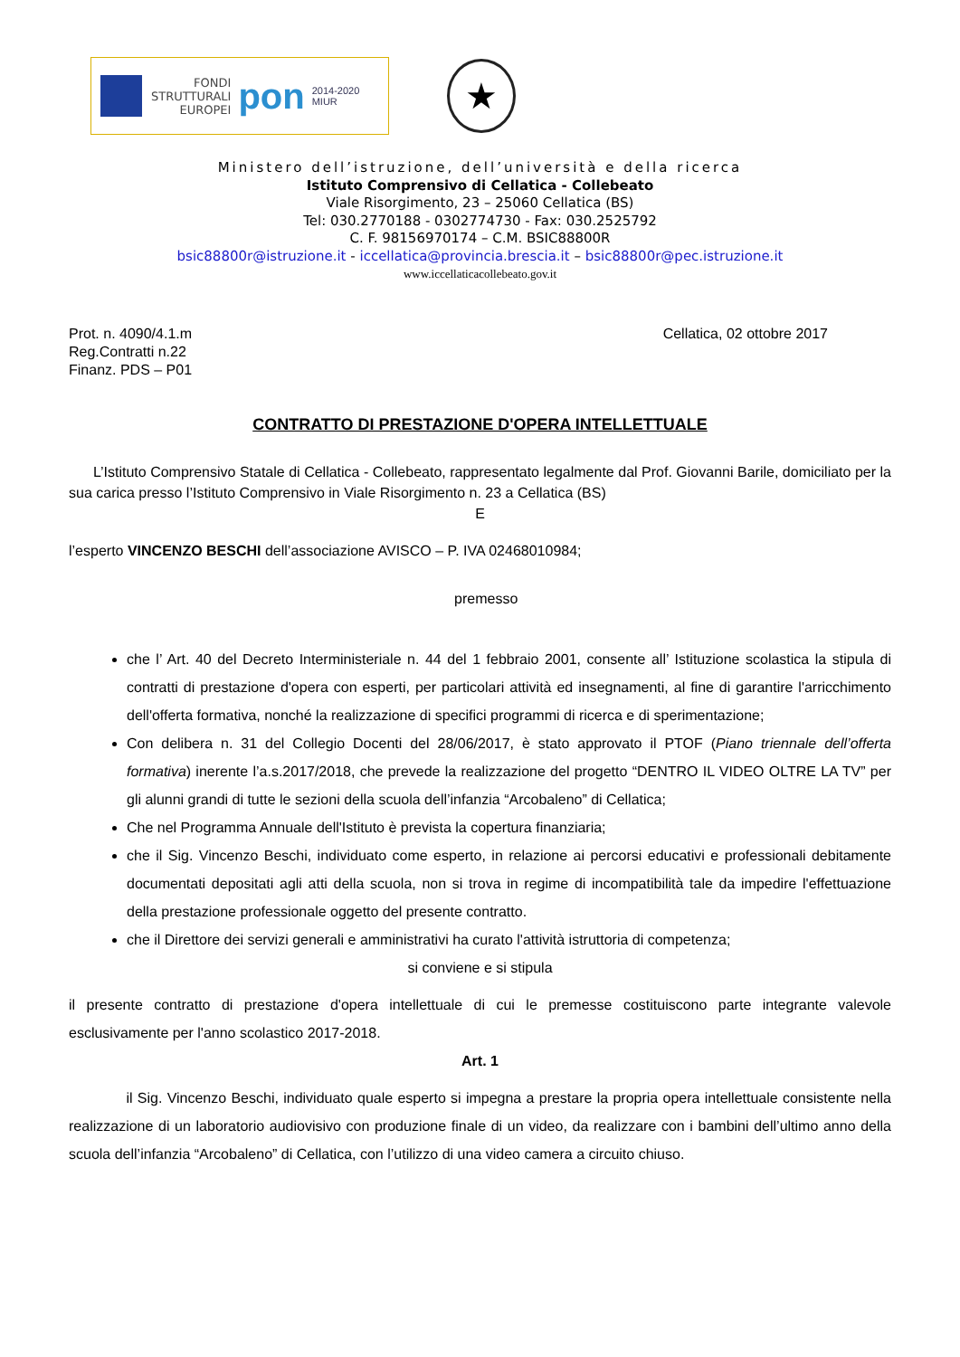FONDI
STRUTTURALI
EUROPEI
pon
2014-2020
MIUR
★
Ministero dell’istruzione, dell’università e della ricerca
Istituto Comprensivo di Cellatica - Collebeato
Viale Risorgimento, 23 – 25060 Cellatica (BS)
Tel: 030.2770188 - 0302774730 - Fax: 030.2525792
C. F. 98156970174 – C.M. BSIC88800R
bsic88800r@istruzione.it - iccellatica@provincia.brescia.it – bsic88800r@pec.istruzione.it
www.iccellaticacollebeato.gov.it
Prot. n. 4090/4.1.m
Reg.Contratti n.22
Finanz. PDS – P01
Cellatica, 02 ottobre 2017
CONTRATTO DI PRESTAZIONE D'OPERA INTELLETTUALE
L’Istituto Comprensivo Statale di Cellatica - Collebeato, rappresentato legalmente dal Prof. Giovanni Barile, domiciliato per la sua carica presso l’Istituto Comprensivo in Viale Risorgimento n. 23 a Cellatica (BS)
E
l’esperto VINCENZO BESCHI dell’associazione AVISCO – P. IVA 02468010984;
premesso
che l’ Art. 40 del Decreto Interministeriale n. 44 del 1 febbraio 2001, consente all’ Istituzione scolastica la stipula di contratti di prestazione d'opera con esperti, per particolari attività ed insegnamenti, al fine di garantire l'arricchimento dell'offerta formativa, nonché la realizzazione di specifici programmi di ricerca e di sperimentazione;
Con delibera n. 31 del Collegio Docenti del 28/06/2017, è stato approvato il PTOF (Piano triennale dell’offerta formativa) inerente l’a.s.2017/2018, che prevede la realizzazione del progetto “DENTRO IL VIDEO OLTRE LA TV” per gli alunni grandi di tutte le sezioni della scuola dell’infanzia “Arcobaleno” di Cellatica;
Che nel Programma Annuale dell'Istituto è prevista la copertura finanziaria;
che il Sig. Vincenzo Beschi, individuato come esperto, in relazione ai percorsi educativi e professionali debitamente documentati depositati agli atti della scuola, non si trova in regime di incompatibilità tale da impedire l'effettuazione della prestazione professionale oggetto del presente contratto.
che il Direttore dei servizi generali e amministrativi ha curato l'attività istruttoria di competenza;
si conviene e si stipula
il presente contratto di prestazione d'opera intellettuale di cui le premesse costituiscono parte integrante valevole esclusivamente per l'anno scolastico 2017-2018.
Art. 1
il Sig. Vincenzo Beschi, individuato quale esperto si impegna a prestare la propria opera intellettuale consistente nella realizzazione di un laboratorio audiovisivo con produzione finale di un video, da realizzare con i bambini dell’ultimo anno della scuola dell’infanzia “Arcobaleno” di Cellatica, con l’utilizzo di una video camera a circuito chiuso.